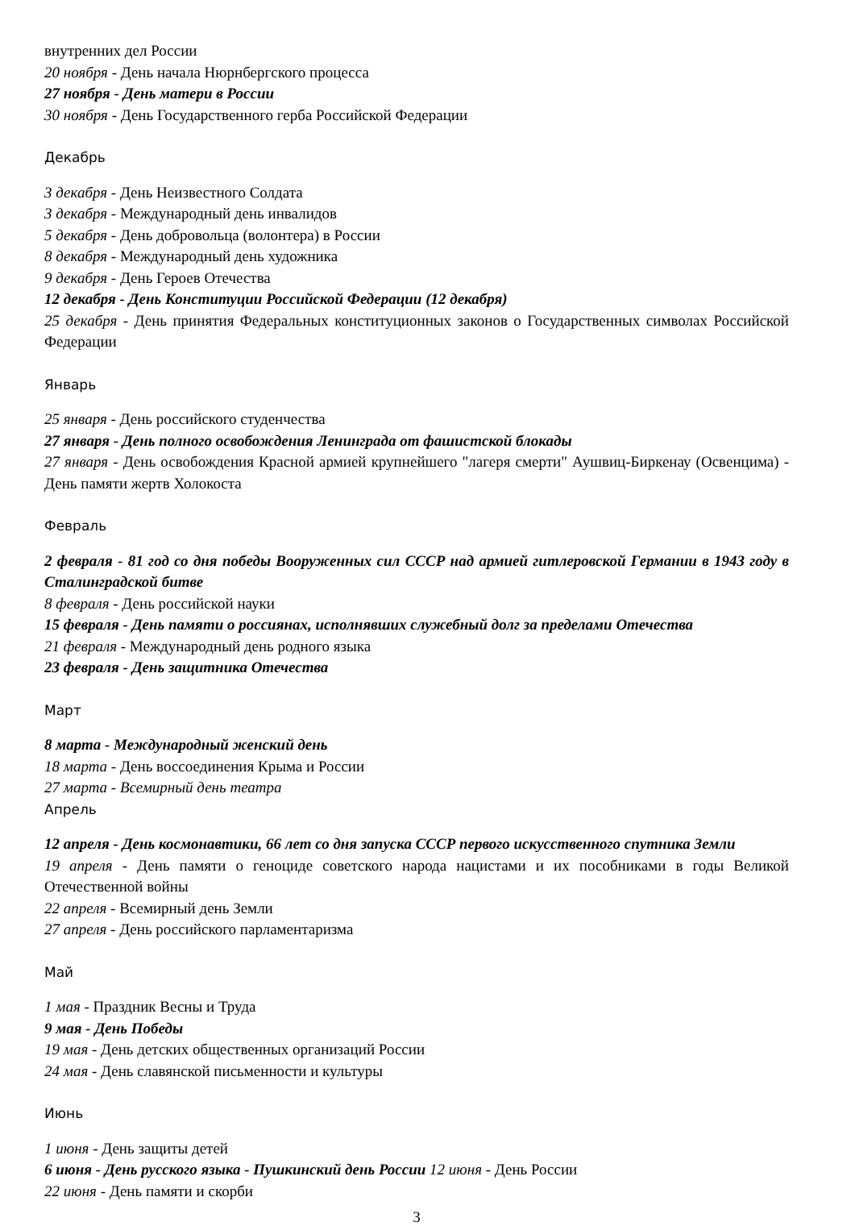внутренних дел России
20 ноября - День начала Нюрнбергского процесса
27 ноября - День матери в России
30 ноября - День Государственного герба Российской Федерации
Декабрь
3 декабря - День Неизвестного Солдата
3 декабря - Международный день инвалидов
5 декабря - День добровольца (волонтера) в России
8 декабря - Международный день художника
9 декабря - День Героев Отечества
12 декабря - День Конституции Российской Федерации (12 декабря)
25 декабря - День принятия Федеральных конституционных законов о Государственных символах Российской Федерации
Январь
25 января - День российского студенчества
27 января - День полного освобождения Ленинграда от фашистской блокады
27 января - День освобождения Красной армией крупнейшего "лагеря смерти" Аушвиц-Биркенау (Освенцима) - День памяти жертв Холокоста
Февраль
2 февраля - 81 год со дня победы Вооруженных сил СССР над армией гитлеровской Германии в 1943 году в Сталинградской битве
8 февраля - День российской науки
15 февраля - День памяти о россиянах, исполнявших служебный долг за пределами Отечества
21 февраля - Международный день родного языка
23 февраля - День защитника Отечества
Март
8 марта - Международный женский день
18 марта - День воссоединения Крыма и России
27 марта - Всемирный день театра
Апрель
12 апреля - День космонавтики, 66 лет со дня запуска СССР первого искусственного спутника Земли
19 апреля - День памяти о геноциде советского народа нацистами и их пособниками в годы Великой Отечественной войны
22 апреля - Всемирный день Земли
27 апреля - День российского парламентаризма
Май
1 мая - Праздник Весны и Труда
9 мая - День Победы
19 мая - День детских общественных организаций России
24 мая - День славянской письменности и культуры
Июнь
1 июня - День защиты детей
6 июня - День русского языка - Пушкинский день России 12 июня - День России
22 июня - День памяти и скорби
3